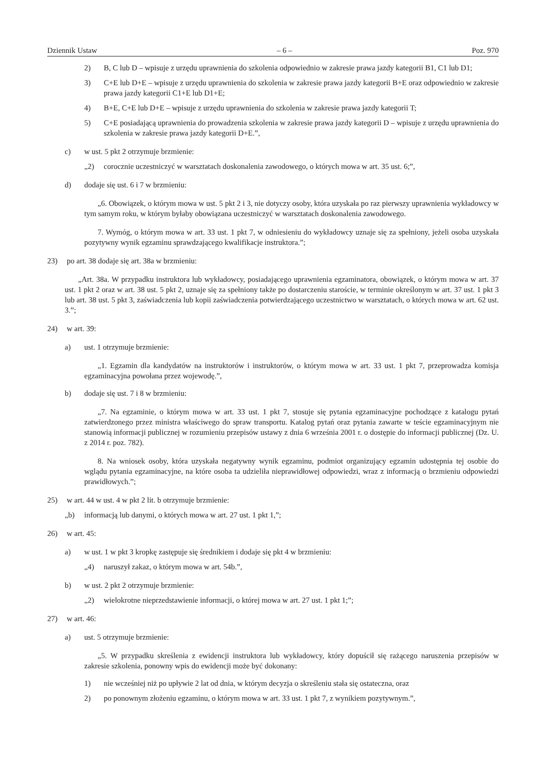Dziennik Ustaw – 6 – Poz. 970
2) B, C lub D – wpisuje z urzędu uprawnienia do szkolenia odpowiednio w zakresie prawa jazdy kategorii B1, C1 lub D1;
3) C+E lub D+E – wpisuje z urzędu uprawnienia do szkolenia w zakresie prawa jazdy kategorii B+E oraz odpowiednio w zakresie prawa jazdy kategorii C1+E lub D1+E;
4) B+E, C+E lub D+E – wpisuje z urzędu uprawnienia do szkolenia w zakresie prawa jazdy kategorii T;
5) C+E posiadającą uprawnienia do prowadzenia szkolenia w zakresie prawa jazdy kategorii D – wpisuje z urzędu uprawnienia do szkolenia w zakresie prawa jazdy kategorii D+E.”,
c) w ust. 5 pkt 2 otrzymuje brzmienie:
„2) corocznie uczestniczyć w warsztatach doskonalenia zawodowego, o których mowa w art. 35 ust. 6;”,
d) dodaje się ust. 6 i 7 w brzmieniu:
„6. Obowiązek, o którym mowa w ust. 5 pkt 2 i 3, nie dotyczy osoby, która uzyskała po raz pierwszy uprawnienia wykładowcy w tym samym roku, w którym byłaby obowiązana uczestniczyć w warsztatach doskonalenia zawodowego.
7. Wymóg, o którym mowa w art. 33 ust. 1 pkt 7, w odniesieniu do wykładowcy uznaje się za spełniony, jeżeli osoba uzyskała pozytywny wynik egzaminu sprawdzającego kwalifikacje instruktora.”;
23) po art. 38 dodaje się art. 38a w brzmieniu:
„Art. 38a. W przypadku instruktora lub wykładowcy, posiadającego uprawnienia egzaminatora, obowiązek, o którym mowa w art. 37 ust. 1 pkt 2 oraz w art. 38 ust. 5 pkt 2, uznaje się za spełniony także po dostarczeniu staroście, w terminie określonym w art. 37 ust. 1 pkt 3 lub art. 38 ust. 5 pkt 3, zaświadczenia lub kopii zaświadczenia potwierdzającego uczestnictwo w warsztatach, o których mowa w art. 62 ust. 3.”;
24) w art. 39:
a) ust. 1 otrzymuje brzmienie:
„1. Egzamin dla kandydatów na instruktorów i instruktorów, o którym mowa w art. 33 ust. 1 pkt 7, przeprowadza komisja egzaminacyjna powołana przez wojewodę.”,
b) dodaje się ust. 7 i 8 w brzmieniu:
„7. Na egzaminie, o którym mowa w art. 33 ust. 1 pkt 7, stosuje się pytania egzaminacyjne pochodzące z katalogu pytań zatwierdzonego przez ministra właściwego do spraw transportu. Katalog pytań oraz pytania zawarte w teście egzaminacyjnym nie stanowią informacji publicznej w rozumieniu przepisów ustawy z dnia 6 września 2001 r. o dostępie do informacji publicznej (Dz. U. z 2014 r. poz. 782).
8. Na wniosek osoby, która uzyskała negatywny wynik egzaminu, podmiot organizujący egzamin udostępnia tej osobie do wglądu pytania egzaminacyjne, na które osoba ta udzieliła nieprawidłowej odpowiedzi, wraz z informacją o brzmieniu odpowiedzi prawidłowych.”;
25) w art. 44 w ust. 4 w pkt 2 lit. b otrzymuje brzmienie:
„b) informacją lub danymi, o których mowa w art. 27 ust. 1 pkt 1,”;
26) w art. 45:
a) w ust. 1 w pkt 3 kropkę zastępuje się średnikiem i dodaje się pkt 4 w brzmieniu:
„4) naruszył zakaz, o którym mowa w art. 54b.”,
b) w ust. 2 pkt 2 otrzymuje brzmienie:
„2) wielokrotne nieprzedstawienie informacji, o której mowa w art. 27 ust. 1 pkt 1;”;
27) w art. 46:
a) ust. 5 otrzymuje brzmienie:
„5. W przypadku skreślenia z ewidencji instruktora lub wykładowcy, który dopuścił się rażącego naruszenia przepisów w zakresie szkolenia, ponowny wpis do ewidencji może być dokonany:
1) nie wcześniej niż po upływie 2 lat od dnia, w którym decyzja o skreśleniu stała się ostateczna, oraz
2) po ponownym złożeniu egzaminu, o którym mowa w art. 33 ust. 1 pkt 7, z wynikiem pozytywnym.”,